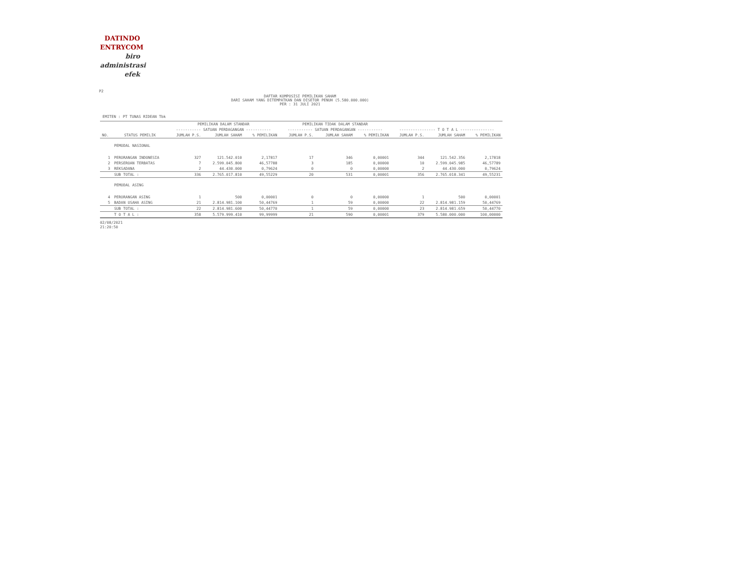DATINDO
ENTRYCOM
biro
administrasi
efek
P2
DAFTAR KOMPOSISI PEMILIKAN SAHAM
DARI SAHAM YANG DITEMPATKAN DAN DISETOR PENUH (5.580.000.000)
PER : 31 JULI 2021
EMITEN : PT TUNAS RIDEAN Tbk
| | | PEMILIKAN DALAM STANDAR | | | PEMILIKAN TIDAK DALAM STANDAR | | | | | |
| --- | --- | --- | --- | --- | --- | --- | --- | --- | --- | --- |
| | | ----------- SATUAN PERDAGANGAN ----------- | | | ----------- SATUAN PERDAGANGAN ----------- | | | ---------------- T O T A L --------------- | | |
| NO. | STATUS PEMILIK | JUMLAH P.S. | JUMLAH SAHAM | % PEMILIKAN | JUMLAH P.S. | JUMLAH SAHAM | % PEMILIKAN | JUMLAH P.S. | JUMLAH SAHAM | % PEMILIKAN |
| | PEMODAL NASIONAL | | | | | | | | | |
| 1 | PERORANGAN INDONESIA | 327 | 121.542.010 | 2,17817 | 17 | 346 | 0,00001 | 344 | 121.542.356 | 2,17818 |
| 2 | PERSEROAN TERBATAS | 7 | 2.599.045.800 | 46,57788 | 3 | 185 | 0,00000 | 10 | 2.599.045.985 | 46,57789 |
| 3 | REKSADANA | 2 | 44.430.000 | 0,79624 | 0 | 0 | 0,00000 | 2 | 44.430.000 | 0,79624 |
| | SUB TOTAL : | 336 | 2.765.017.810 | 49,55229 | 20 | 531 | 0,00001 | 356 | 2.765.018.341 | 49,55231 |
| | PEMODAL ASING | | | | | | | | | |
| 4 | PERORANGAN ASING | 1 | 500 | 0,00001 | 0 | 0 | 0,00000 | 1 | 500 | 0,00001 |
| 5 | BADAN USAHA ASING | 21 | 2.814.981.100 | 50,44769 | 1 | 59 | 0,00000 | 22 | 2.814.981.159 | 50,44769 |
| | SUB TOTAL : | 22 | 2.814.981.600 | 50,44770 | 1 | 59 | 0,00000 | 23 | 2.814.981.659 | 50,44770 |
| | T O T A L : | 358 | 5.579.999.410 | 99,99999 | 21 | 590 | 0,00001 | 379 | 5.580.000.000 | 100,00000 |
02/08/2021
21:20:50